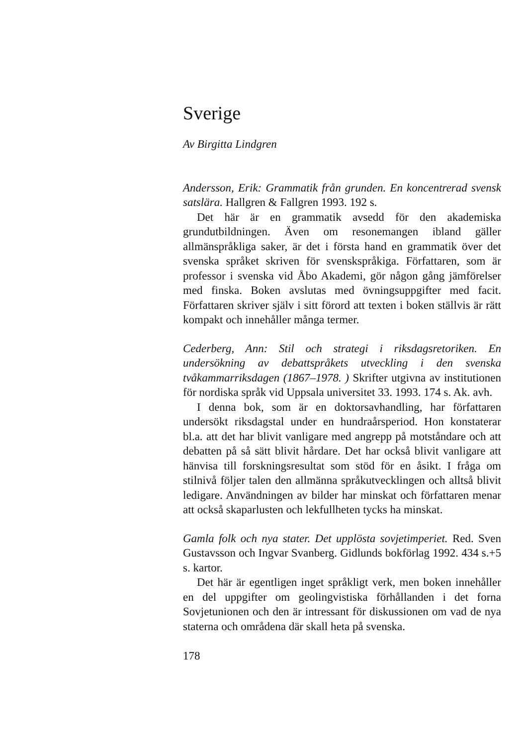Sverige
Av Birgitta Lindgren
Andersson, Erik: Grammatik från grunden. En koncentrerad svensk satslära. Hallgren & Fallgren 1993. 192 s.
Det här är en grammatik avsedd för den akademiska grundutbildningen. Även om resonemangen ibland gäller allmänspråkliga saker, är det i första hand en grammatik över det svenska språket skriven för svenskspråkiga. Författaren, som är professor i svenska vid Åbo Akademi, gör någon gång jämförelser med finska. Boken avslutas med övningsuppgifter med facit. Författaren skriver själv i sitt förord att texten i boken ställvis är rätt kompakt och innehåller många termer.
Cederberg, Ann: Stil och strategi i riksdagsretoriken. En undersökning av debattspråkets utveckling i den svenska tvåkammarriksdagen (1867–1978. ) Skrifter utgivna av institutionen för nordiska språk vid Uppsala universitet 33. 1993. 174 s. Ak. avh.
I denna bok, som är en doktorsavhandling, har författaren undersökt riksdagstal under en hundraårsperiod. Hon konstaterar bl.a. att det har blivit vanligare med angrepp på motståndare och att debatten på så sätt blivit hårdare. Det har också blivit vanligare att hänvisa till forskningsresultat som stöd för en åsikt. I fråga om stilnivå följer talen den allmänna språkutvecklingen och alltså blivit ledigare. Användningen av bilder har minskat och författaren menar att också skaparlusten och lekfullheten tycks ha minskat.
Gamla folk och nya stater. Det upplösta sovjetimperiet. Red. Sven Gustavsson och Ingvar Svanberg. Gidlunds bokförlag 1992. 434 s.+5 s. kartor.
Det här är egentligen inget språkligt verk, men boken innehåller en del uppgifter om geolingvistiska förhållanden i det forna Sovjetunionen och den är intressant för diskussionen om vad de nya staterna och områdena där skall heta på svenska.
178